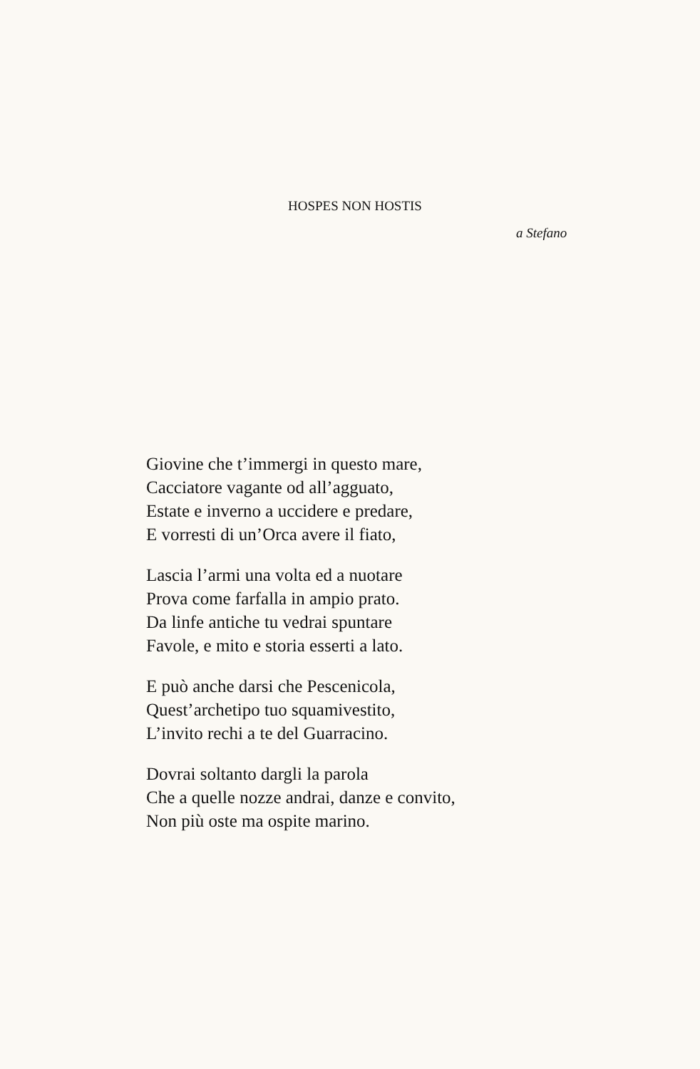HOSPES NON HOSTIS
a Stefano
Giovine che t’immergi in questo mare,
Cacciatore vagante od all’agguato,
Estate e inverno a uccidere e predare,
E vorresti di un’Orca avere il fiato,
Lascia l’armi una volta ed a nuotare
Prova come farfalla in ampio prato.
Da linfe antiche tu vedrai spuntare
Favole, e mito e storia esserti a lato.
E può anche darsi che Pescenicola,
Quest’archetipo tuo squamivestito,
L’invito rechi a te del Guarracino.
Dovrai soltanto dargli la parola
Che a quelle nozze andrai, danze e convito,
Non più oste ma ospite marino.